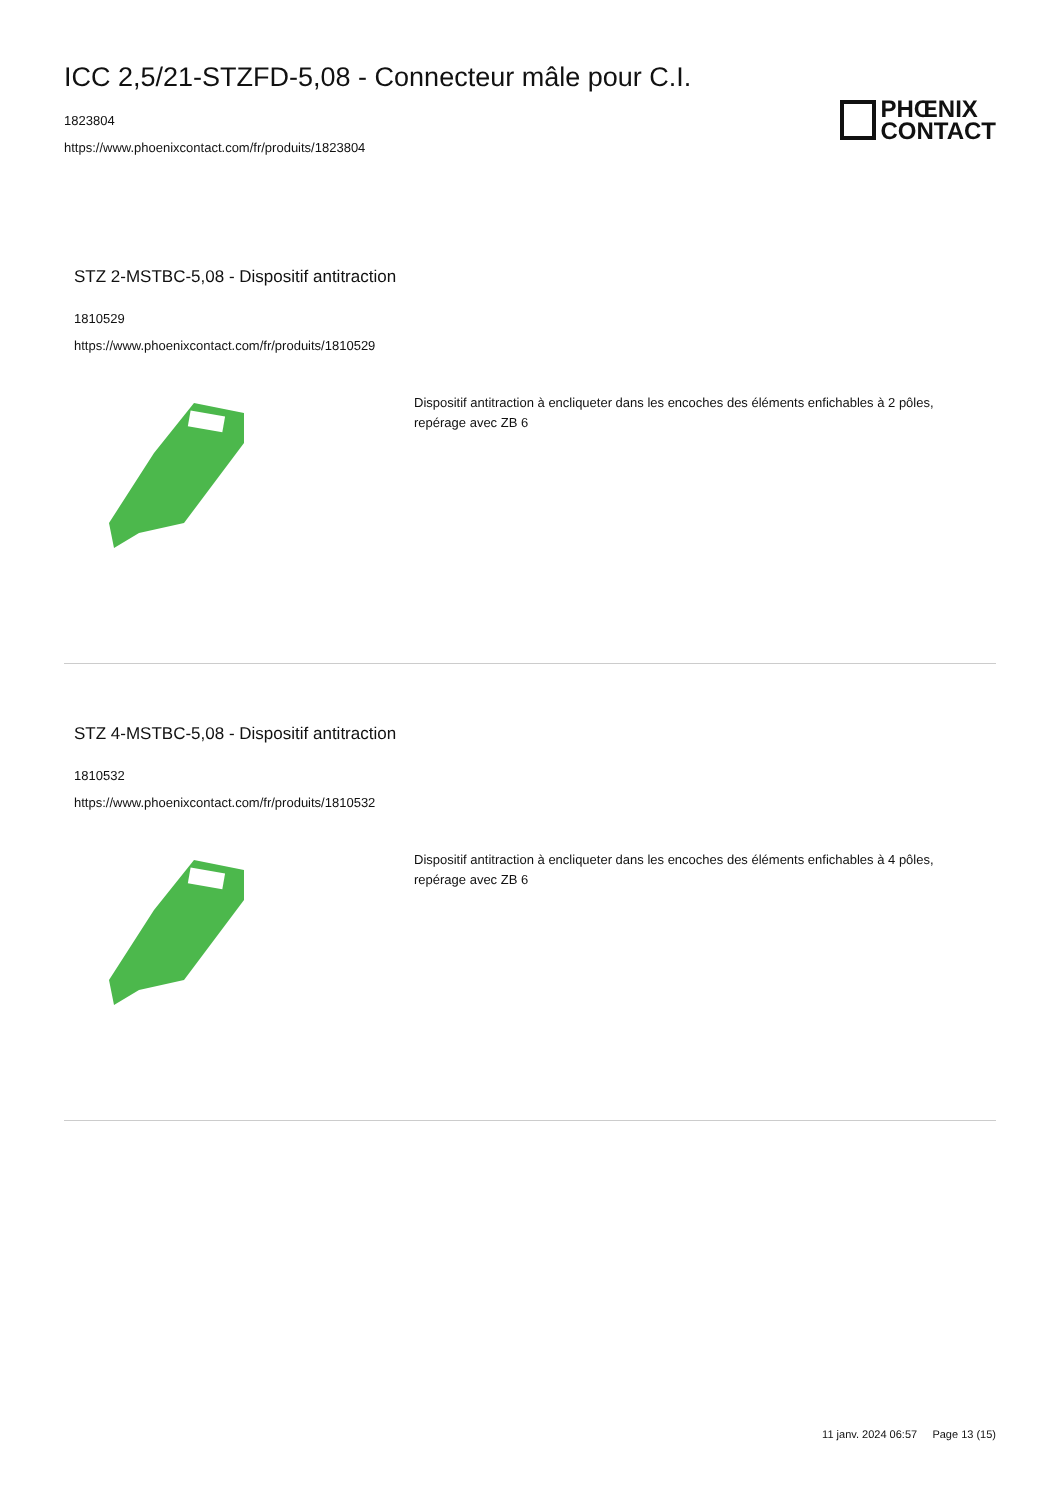ICC 2,5/21-STZFD-5,08 - Connecteur mâle pour C.I.
1823804
https://www.phoenixcontact.com/fr/produits/1823804
PHŒNIX
CONTACT
STZ 2-MSTBC-5,08 - Dispositif antitraction
1810529
https://www.phoenixcontact.com/fr/produits/1810529
Dispositif antitraction à encliqueter dans les encoches des éléments enfichables à 2 pôles, repérage avec ZB 6
STZ 4-MSTBC-5,08 - Dispositif antitraction
1810532
https://www.phoenixcontact.com/fr/produits/1810532
Dispositif antitraction à encliqueter dans les encoches des éléments enfichables à 4 pôles, repérage avec ZB 6
11 janv. 2024 06:57 Page 13 (15)